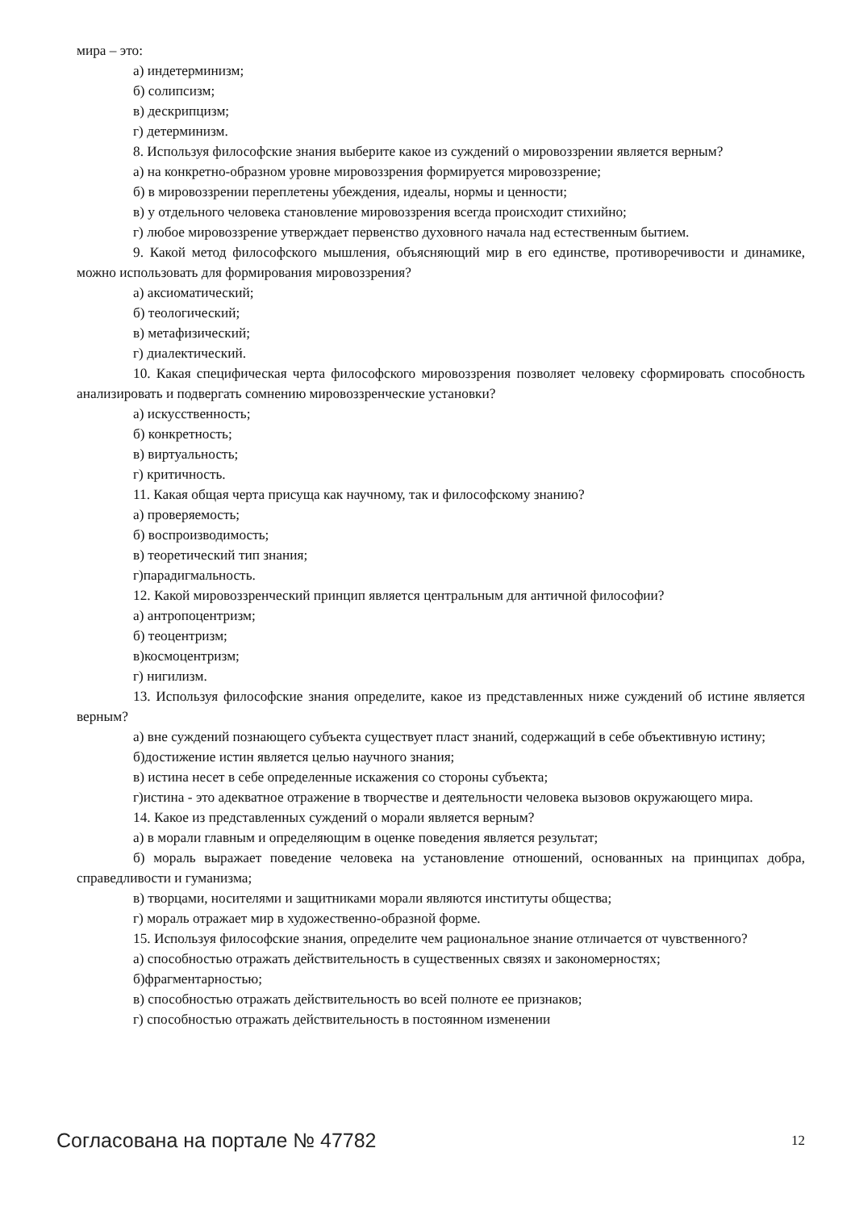мира – это:
а) индетерминизм;
б) солипсизм;
в) дескрипцизм;
г) детерминизм.
8. Используя философские знания выберите какое из суждений о мировоззрении является верным?
а) на конкретно-образном уровне мировоззрения формируется мировоззрение;
б) в мировоззрении переплетены убеждения, идеалы, нормы и ценности;
в) у отдельного человека становление мировоззрения всегда происходит стихийно;
г) любое мировоззрение утверждает первенство духовного начала над естественным бытием.
9. Какой метод философского мышления, объясняющий мир в его единстве, противоречивости и динамике, можно использовать для формирования мировоззрения?
а) аксиоматический;
б) теологический;
в) метафизический;
г) диалектический.
10. Какая специфическая черта философского мировоззрения позволяет человеку сформировать способность анализировать и подвергать сомнению мировоззренческие установки?
а) искусственность;
б) конкретность;
в) виртуальность;
г) критичность.
11. Какая общая черта присуща как научному, так и философскому знанию?
а) проверяемость;
б) воспроизводимость;
в) теоретический тип знания;
г)парадигмальность.
12. Какой мировоззренческий принцип является центральным для античной философии?
а) антропоцентризм;
б) теоцентризм;
в)космоцентризм;
г) нигилизм.
13. Используя философские знания определите, какое из представленных ниже суждений об истине является верным?
а) вне суждений познающего субъекта существует пласт знаний, содержащий в себе объективную истину;
б)достижение истин является целью научного знания;
в) истина несет в себе определенные искажения со стороны субъекта;
г)истина - это адекватное отражение в творчестве и деятельности человека вызовов окружающего мира.
14. Какое из представленных суждений о морали является верным?
а) в морали главным и определяющим в оценке поведения является результат;
б) мораль выражает поведение человека на установление отношений, основанных на принципах добра, справедливости и гуманизма;
в) творцами, носителями и защитниками морали являются институты общества;
г) мораль отражает мир в художественно-образной форме.
15. Используя философские знания, определите чем рациональное знание отличается от чувственного?
а) способностью отражать действительность в существенных связях и закономерностях;
б)фрагментарностью;
в) способностью отражать действительность во всей полноте ее признаков;
г) способностью отражать действительность в постоянном изменении
Согласована на портале № 47782 12